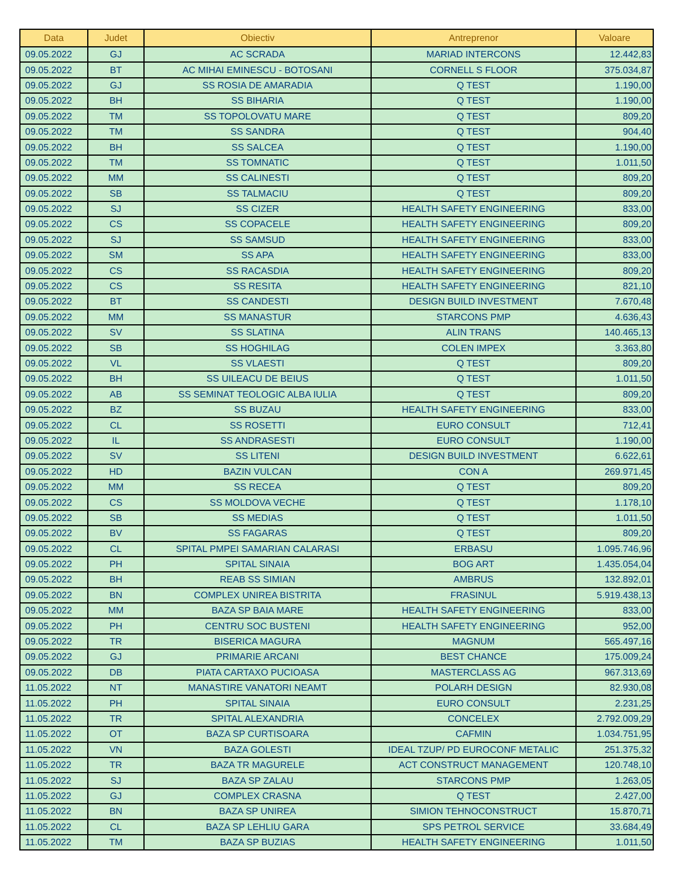| Data | Judet | Obiectiv | Antreprenor | Valoare |
| --- | --- | --- | --- | --- |
| 09.05.2022 | GJ | AC SCRADA | MARIAD INTERCONS | 12.442,83 |
| 09.05.2022 | BT | AC MIHAI EMINESCU - BOTOSANI | CORNELL S FLOOR | 375.034,87 |
| 09.05.2022 | GJ | SS ROSIA DE AMARADIA | Q TEST | 1.190,00 |
| 09.05.2022 | BH | SS BIHARIA | Q TEST | 1.190,00 |
| 09.05.2022 | TM | SS TOPOLOVATU MARE | Q TEST | 809,20 |
| 09.05.2022 | TM | SS SANDRA | Q TEST | 904,40 |
| 09.05.2022 | BH | SS SALCEA | Q TEST | 1.190,00 |
| 09.05.2022 | TM | SS TOMNATIC | Q TEST | 1.011,50 |
| 09.05.2022 | MM | SS CALINESTI | Q TEST | 809,20 |
| 09.05.2022 | SB | SS TALMACIU | Q TEST | 809,20 |
| 09.05.2022 | SJ | SS CIZER | HEALTH SAFETY ENGINEERING | 833,00 |
| 09.05.2022 | CS | SS COPACELE | HEALTH SAFETY ENGINEERING | 809,20 |
| 09.05.2022 | SJ | SS SAMSUD | HEALTH SAFETY ENGINEERING | 833,00 |
| 09.05.2022 | SM | SS APA | HEALTH SAFETY ENGINEERING | 833,00 |
| 09.05.2022 | CS | SS RACASDIA | HEALTH SAFETY ENGINEERING | 809,20 |
| 09.05.2022 | CS | SS RESITA | HEALTH SAFETY ENGINEERING | 821,10 |
| 09.05.2022 | BT | SS CANDESTI | DESIGN BUILD INVESTMENT | 7.670,48 |
| 09.05.2022 | MM | SS MANASTUR | STARCONS PMP | 4.636,43 |
| 09.05.2022 | SV | SS SLATINA | ALIN TRANS | 140.465,13 |
| 09.05.2022 | SB | SS HOGHILAG | COLEN IMPEX | 3.363,80 |
| 09.05.2022 | VL | SS VLAESTI | Q TEST | 809,20 |
| 09.05.2022 | BH | SS UILEACU DE BEIUS | Q TEST | 1.011,50 |
| 09.05.2022 | AB | SS SEMINAT TEOLOGIC ALBA IULIA | Q TEST | 809,20 |
| 09.05.2022 | BZ | SS BUZAU | HEALTH SAFETY ENGINEERING | 833,00 |
| 09.05.2022 | CL | SS ROSETTI | EURO CONSULT | 712,41 |
| 09.05.2022 | IL | SS ANDRASESTI | EURO CONSULT | 1.190,00 |
| 09.05.2022 | SV | SS LITENI | DESIGN BUILD INVESTMENT | 6.622,61 |
| 09.05.2022 | HD | BAZIN VULCAN | CON A | 269.971,45 |
| 09.05.2022 | MM | SS RECEA | Q TEST | 809,20 |
| 09.05.2022 | CS | SS MOLDOVA VECHE | Q TEST | 1.178,10 |
| 09.05.2022 | SB | SS MEDIAS | Q TEST | 1.011,50 |
| 09.05.2022 | BV | SS FAGARAS | Q TEST | 809,20 |
| 09.05.2022 | CL | SPITAL PMPEI SAMARIAN CALARASI | ERBASU | 1.095.746,96 |
| 09.05.2022 | PH | SPITAL SINAIA | BOG ART | 1.435.054,04 |
| 09.05.2022 | BH | REAB SS SIMIAN | AMBRUS | 132.892,01 |
| 09.05.2022 | BN | COMPLEX UNIREA BISTRITA | FRASINUL | 5.919.438,13 |
| 09.05.2022 | MM | BAZA SP BAIA MARE | HEALTH SAFETY ENGINEERING | 833,00 |
| 09.05.2022 | PH | CENTRU SOC BUSTENI | HEALTH SAFETY ENGINEERING | 952,00 |
| 09.05.2022 | TR | BISERICA MAGURA | MAGNUM | 565.497,16 |
| 09.05.2022 | GJ | PRIMARIE ARCANI | BEST CHANCE | 175.009,24 |
| 09.05.2022 | DB | PIATA CARTAXO PUCIOASA | MASTERCLASS AG | 967.313,69 |
| 11.05.2022 | NT | MANASTIRE VANATORI NEAMT | POLARH DESIGN | 82.930,08 |
| 11.05.2022 | PH | SPITAL SINAIA | EURO CONSULT | 2.231,25 |
| 11.05.2022 | TR | SPITAL ALEXANDRIA | CONCELEX | 2.792.009,29 |
| 11.05.2022 | OT | BAZA SP CURTISOARA | CAFMIN | 1.034.751,95 |
| 11.05.2022 | VN | BAZA GOLESTI | IDEAL TZUP/ PD EUROCONF METALIC | 251.375,32 |
| 11.05.2022 | TR | BAZA TR MAGURELE | ACT CONSTRUCT MANAGEMENT | 120.748,10 |
| 11.05.2022 | SJ | BAZA SP ZALAU | STARCONS PMP | 1.263,05 |
| 11.05.2022 | GJ | COMPLEX CRASNA | Q TEST | 2.427,00 |
| 11.05.2022 | BN | BAZA SP UNIREA | SIMION TEHNOCONSTRUCT | 15.870,71 |
| 11.05.2022 | CL | BAZA SP LEHLIU GARA | SPS PETROL SERVICE | 33.684,49 |
| 11.05.2022 | TM | BAZA SP BUZIAS | HEALTH SAFETY ENGINEERING | 1.011,50 |